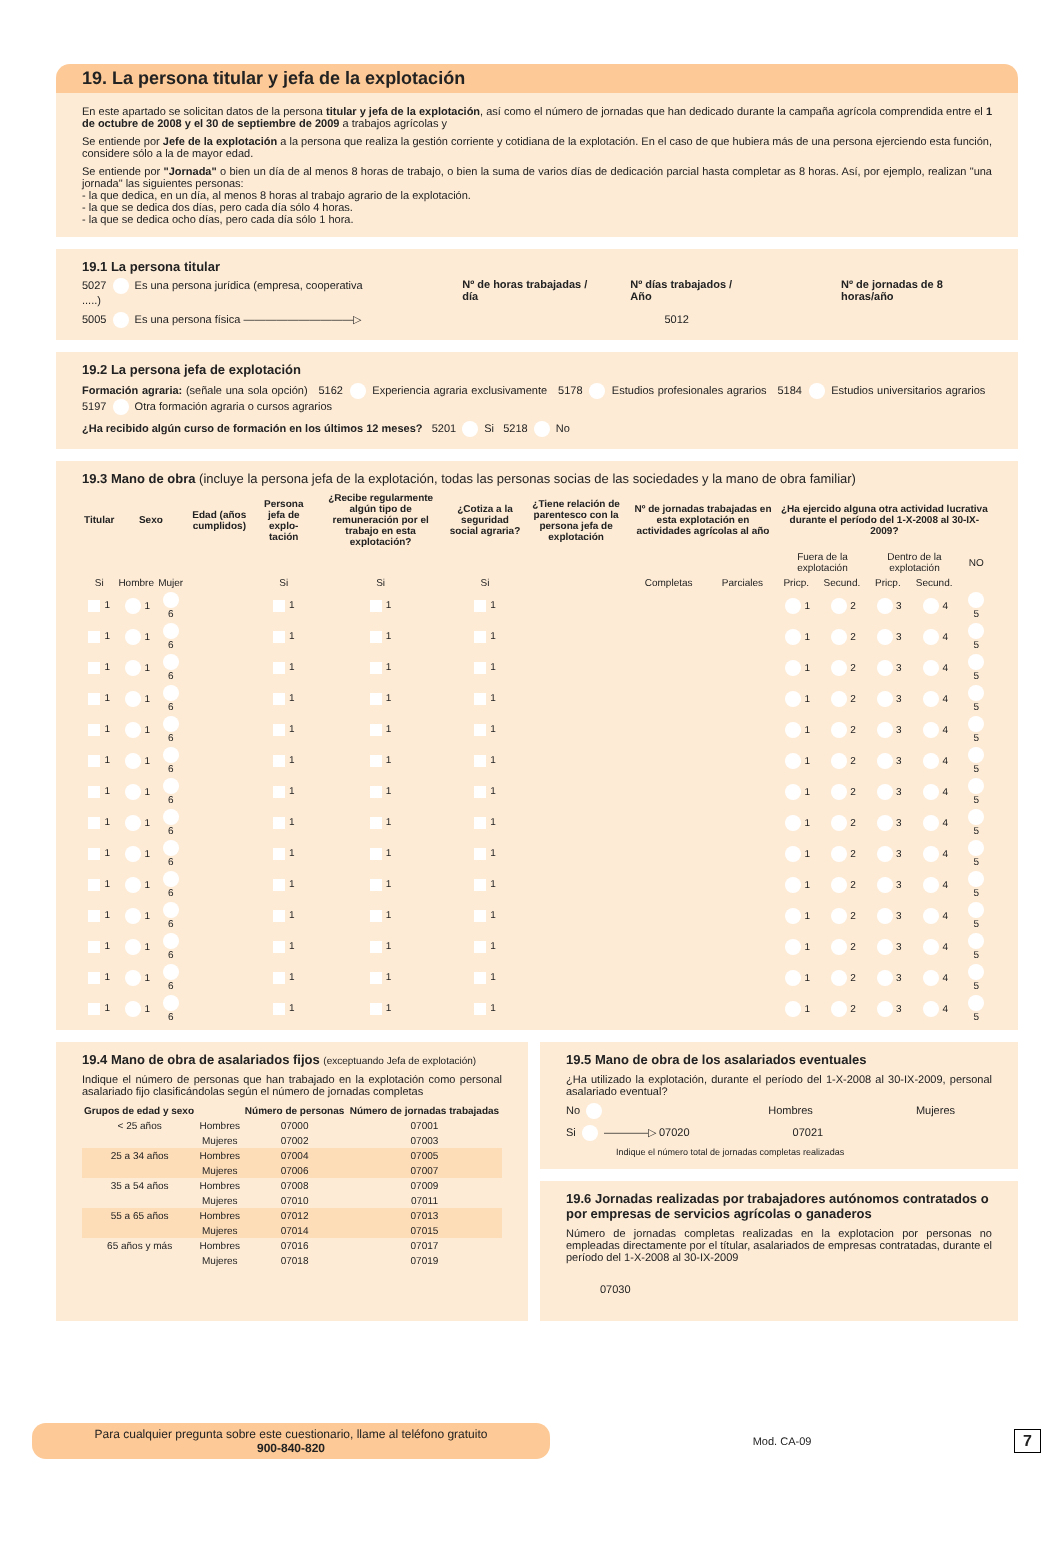19. La persona titular y jefa de la explotación
En este apartado se solicitan datos de la persona titular y jefa de la explotación, así como el número de jornadas que han dedicado durante la campaña agrícola comprendida entre el 1 de octubre de 2008 y el 30 de septiembre de 2009 a trabajos agrícolas y
Se entiende por Jefe de la explotación a la persona que realiza la gestión corriente y cotidiana de la explotación. En el caso de que hubiera más de una persona ejerciendo esta función, considere sólo a la de mayor edad.
Se entiende por "Jornada" o bien un día de al menos 8 horas de trabajo, o bien la suma de varios días de dedicación parcial hasta completar as 8 horas. Así, por ejemplo, realizan "una jornada" las siguientes personas:
- la que dedica, en un día, al menos 8 horas al trabajo agrario de la explotación.
- la que se dedica dos días, pero cada día sólo 4 horas.
- la que se dedica ocho días, pero cada día sólo 1 hora.
19.1 La persona titular
5027 Es una persona jurídica (empresa, cooperativa .....) Nº de horas trabajadas / día Nº días trabajados / Año Nº de jornadas de 8 horas/año
5005 Es una persona física ——————————▷ 5012
19.2 La persona jefa de explotación
Formación agraria: (señale una sola opción) 5162 Experiencia agraria exclusivamente 5178 Estudios profesionales agrarios 5184 Estudios universitarios agrarios 5197 Otra formación agraria o cursos agrarios
¿Ha recibido algún curso de formación en los últimos 12 meses? 5201 Si 5218 No
19.3 Mano de obra (incluye la persona jefa de la explotación, todas las personas socias de las sociedades y la mano de obra familiar)
| Titular | Sexo | | Edad (años cumplidos) | Persona jefa de explo-tación | ¿Recibe regularmente algún tipo de remuneración por el trabajo en esta explotación? | ¿Cotiza a la seguridad social agraria? | ¿Tiene relación de parentesco con la persona jefa de explotación | Nº de jornadas trabajadas en esta explotación en actividades agrícolas al año | | ¿Ha ejercido alguna otra actividad lucrativa durante el período del 1-X-2008 al 30-IX-2009? | | | | |
| --- | --- | --- | --- | --- | --- | --- | --- | --- | --- | --- | --- | --- | --- | --- |
| | | | | | | | | | | Fuera de la explotación | | Dentro de la explotación | | NO |
| Si | Hombre | Mujer | | Si | Si | Si | | Completas | Parciales | Pricp. | Secund. | Pricp. | Secund. | |
| 1 | 1 | 6 | | 1 | 1 | 1 | | | | 1 | 2 | 3 | 4 | 5 |
| 1 | 1 | 6 | | 1 | 1 | 1 | | | | 1 | 2 | 3 | 4 | 5 |
| 1 | 1 | 6 | | 1 | 1 | 1 | | | | 1 | 2 | 3 | 4 | 5 |
| 1 | 1 | 6 | | 1 | 1 | 1 | | | | 1 | 2 | 3 | 4 | 5 |
| 1 | 1 | 6 | | 1 | 1 | 1 | | | | 1 | 2 | 3 | 4 | 5 |
| 1 | 1 | 6 | | 1 | 1 | 1 | | | | 1 | 2 | 3 | 4 | 5 |
| 1 | 1 | 6 | | 1 | 1 | 1 | | | | 1 | 2 | 3 | 4 | 5 |
| 1 | 1 | 6 | | 1 | 1 | 1 | | | | 1 | 2 | 3 | 4 | 5 |
| 1 | 1 | 6 | | 1 | 1 | 1 | | | | 1 | 2 | 3 | 4 | 5 |
| 1 | 1 | 6 | | 1 | 1 | 1 | | | | 1 | 2 | 3 | 4 | 5 |
| 1 | 1 | 6 | | 1 | 1 | 1 | | | | 1 | 2 | 3 | 4 | 5 |
| 1 | 1 | 6 | | 1 | 1 | 1 | | | | 1 | 2 | 3 | 4 | 5 |
| 1 | 1 | 6 | | 1 | 1 | 1 | | | | 1 | 2 | 3 | 4 | 5 |
| 1 | 1 | 6 | | 1 | 1 | 1 | | | | 1 | 2 | 3 | 4 | 5 |
19.4 Mano de obra de asalariados fijos (exceptuando Jefa de explotación)
Indique el número de personas que han trabajado en la explotación como personal asalariado fijo clasificándolas según el número de jornadas completas
| Grupos de edad y sexo | | Número de personas | Número de jornadas trabajadas |
| --- | --- | --- | --- |
| < 25 años | Hombres | 07000 | 07001 |
| | Mujeres | 07002 | 07003 |
| 25 a 34 años | Hombres | 07004 | 07005 |
| | Mujeres | 07006 | 07007 |
| 35 a 54 años | Hombres | 07008 | 07009 |
| | Mujeres | 07010 | 07011 |
| 55 a 65 años | Hombres | 07012 | 07013 |
| | Mujeres | 07014 | 07015 |
| 65 años y más | Hombres | 07016 | 07017 |
| | Mujeres | 07018 | 07019 |
19.5 Mano de obra de los asalariados eventuales
¿Ha utilizado la explotación, durante el período del 1-X-2008 al 30-IX-2009, personal asalariado eventual?
No Hombres Mujeres
Si ————▷ 07020 07021
Indique el número total de jornadas completas realizadas
19.6 Jornadas realizadas por trabajadores autónomos contratados o por empresas de servicios agrícolas o ganaderos
Número de jornadas completas realizadas en la explotacion por personas no empleadas directamente por el títular, asalariados de empresas contratadas, durante el período del 1-X-2008 al 30-IX-2009
07030
Para cualquier pregunta sobre este cuestionario, llame al teléfono gratuito
900-840-820
Mod. CA-09 7